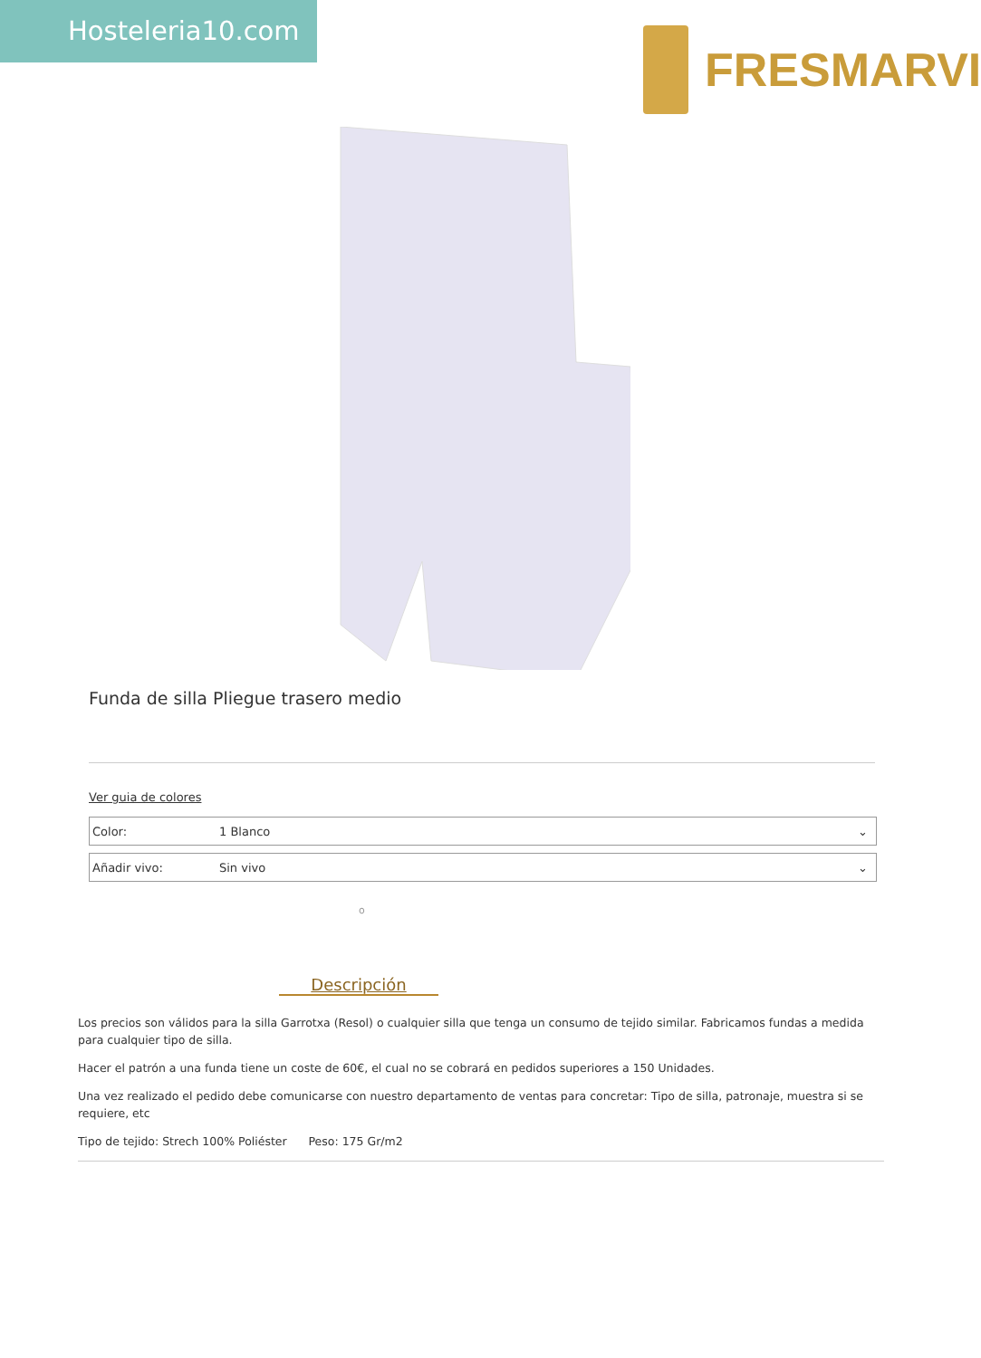Hosteleria10.com
FRESMARVI
Funda de silla Pliegue trasero medio
Ver guia de colores
Color: 1 Blanco ⌄
Añadir vivo: Sin vivo ⌄
o
Descripción
Los precios son válidos para la silla Garrotxa (Resol) o cualquier silla que tenga un consumo de tejido similar. Fabricamos fundas a medida para cualquier tipo de silla.
Hacer el patrón a una funda tiene un coste de 60€, el cual no se cobrará en pedidos superiores a 150 Unidades.
Una vez realizado el pedido debe comunicarse con nuestro departamento de ventas para concretar: Tipo de silla, patronaje, muestra si se requiere, etc
Tipo de tejido: Strech 100% Poliéster Peso: 175 Gr/m2